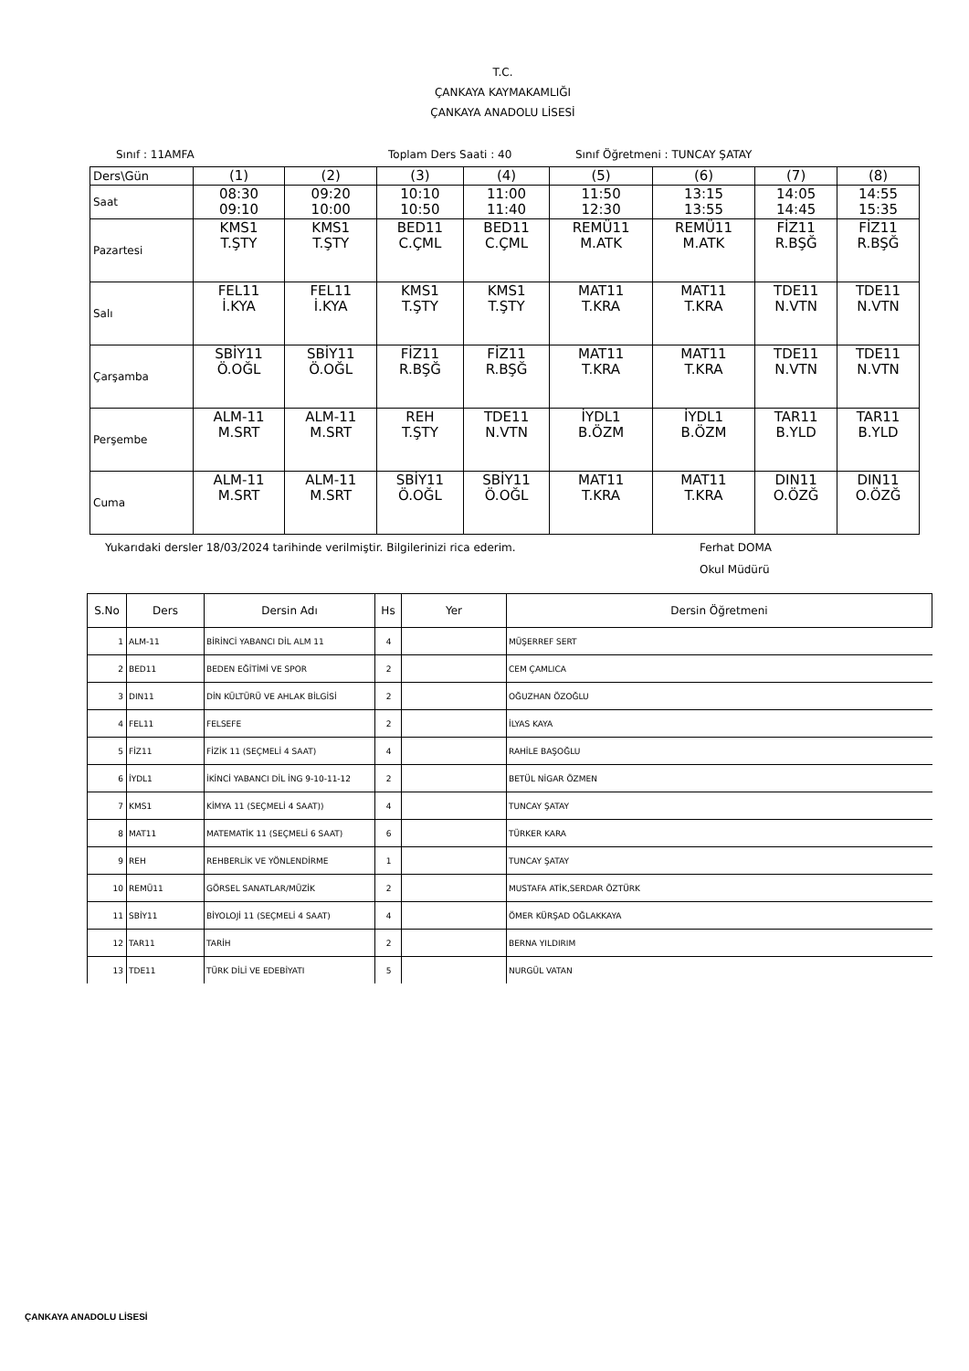T.C.
ÇANKAYA KAYMAKAMLIĞI
ÇANKAYA ANADOLU LİSESİ
Sınıf : 11AMFA Toplam Ders Saati : 40 Sınıf Öğretmeni : TUNCAY ŞATAY
| Ders\Gün | (1) | (2) | (3) | (4) | (5) | (6) | (7) | (8) |
| Saat | 08:30 09:10 | 09:20 10:00 | 10:10 10:50 | 11:00 11:40 | 11:50 12:30 | 13:15 13:55 | 14:05 14:45 | 14:55 15:35 |
| Pazartesi | KMS1 T.ŞTY | KMS1 T.ŞTY | BED11 C.ÇML | BED11 C.ÇML | REMÜ11 M.ATK | REMÜ11 M.ATK | FİZ11 R.BŞĞ | FİZ11 R.BŞĞ |
| Salı | FEL11 İ.KYA | FEL11 İ.KYA | KMS1 T.ŞTY | KMS1 T.ŞTY | MAT11 T.KRA | MAT11 T.KRA | TDE11 N.VTN | TDE11 N.VTN |
| Çarşamba | SBİY11 Ö.OĞL | SBİY11 Ö.OĞL | FİZ11 R.BŞĞ | FİZ11 R.BŞĞ | MAT11 T.KRA | MAT11 T.KRA | TDE11 N.VTN | TDE11 N.VTN |
| Perşembe | ALM-11 M.SRT | ALM-11 M.SRT | REH T.ŞTY | TDE11 N.VTN | İYDL1 B.ÖZM | İYDL1 B.ÖZM | TAR11 B.YLD | TAR11 B.YLD |
| Cuma | ALM-11 M.SRT | ALM-11 M.SRT | SBİY11 Ö.OĞL | SBİY11 Ö.OĞL | MAT11 T.KRA | MAT11 T.KRA | DIN11 O.ÖZĞ | DIN11 O.ÖZĞ |
Yukarıdaki dersler 18/03/2024 tarihinde verilmiştir. Bilgilerinizi rica ederim. Ferhat DOMA
Okul Müdürü
| S.No | Ders | Dersin Adı | Hs | Yer | Dersin Öğretmeni |
| --- | --- | --- | --- | --- | --- |
| 1 | ALM-11 | BİRİNCİ YABANCI DİL ALM 11 | 4 | | MÜŞERREF SERT |
| 2 | BED11 | BEDEN EĞİTİMİ VE SPOR | 2 | | CEM ÇAMLICA |
| 3 | DIN11 | DİN KÜLTÜRÜ VE AHLAK BİLGİSİ | 2 | | OĞUZHAN ÖZOĞLU |
| 4 | FEL11 | FELSEFE | 2 | | İLYAS KAYA |
| 5 | FİZ11 | FİZİK 11 (SEÇMELİ 4 SAAT) | 4 | | RAHİLE BAŞOĞLU |
| 6 | İYDL1 | İKİNCİ YABANCI DİL İNG 9-10-11-12 | 2 | | BETÜL NİGAR ÖZMEN |
| 7 | KMS1 | KİMYA 11 (SEÇMELİ 4 SAAT)) | 4 | | TUNCAY ŞATAY |
| 8 | MAT11 | MATEMATİK 11 (SEÇMELİ 6 SAAT) | 6 | | TÜRKER KARA |
| 9 | REH | REHBERLİK VE YÖNLENDİRME | 1 | | TUNCAY ŞATAY |
| 10 | REMÜ11 | GÖRSEL SANATLAR/MÜZİK | 2 | | MUSTAFA ATİK,SERDAR ÖZTÜRK |
| 11 | SBİY11 | BİYOLOJİ 11 (SEÇMELİ 4 SAAT) | 4 | | ÖMER KÜRŞAD OĞLAKKAYA |
| 12 | TAR11 | TARİH | 2 | | BERNA YILDIRIM |
| 13 | TDE11 | TÜRK DİLİ VE EDEBİYATI | 5 | | NURGÜL VATAN |
ÇANKAYA ANADOLU LİSESİ